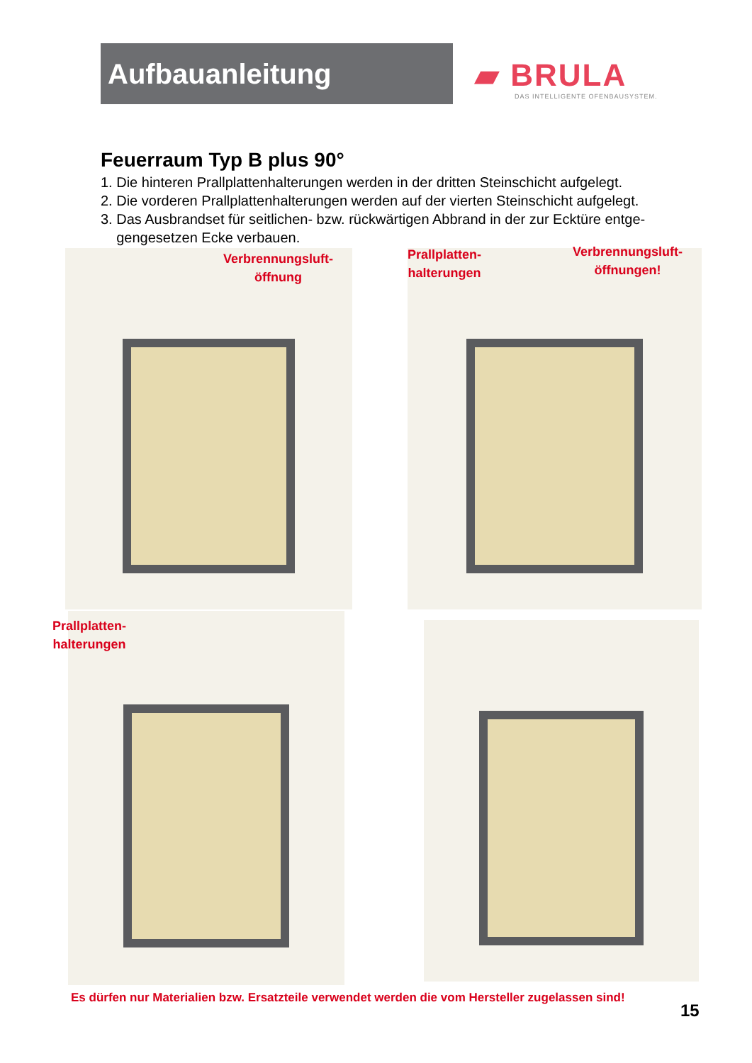Aufbauanleitung
▰ BRULA
DAS INTELLIGENTE OFENBAUSYSTEM.
Feuerraum Typ B plus 90°
1. Die hinteren Prallplattenhalterungen werden in der dritten Steinschicht aufgelegt.
2. Die vorderen Prallplattenhalterungen werden auf der vierten Steinschicht aufgelegt.
3. Das Ausbrandset für seitlichen- bzw. rückwärtigen Abbrand in der zur Ecktüre entge-
gengesetzen Ecke verbauen.
Verbrennungsluft-
öffnung
Prallplatten-
halterungen
Verbrennungsluft-
öffnungen!
Prallplatten-
halterungen
Es dürfen nur Materialien bzw. Ersatzteile verwendet werden die vom Hersteller zugelassen sind!
15